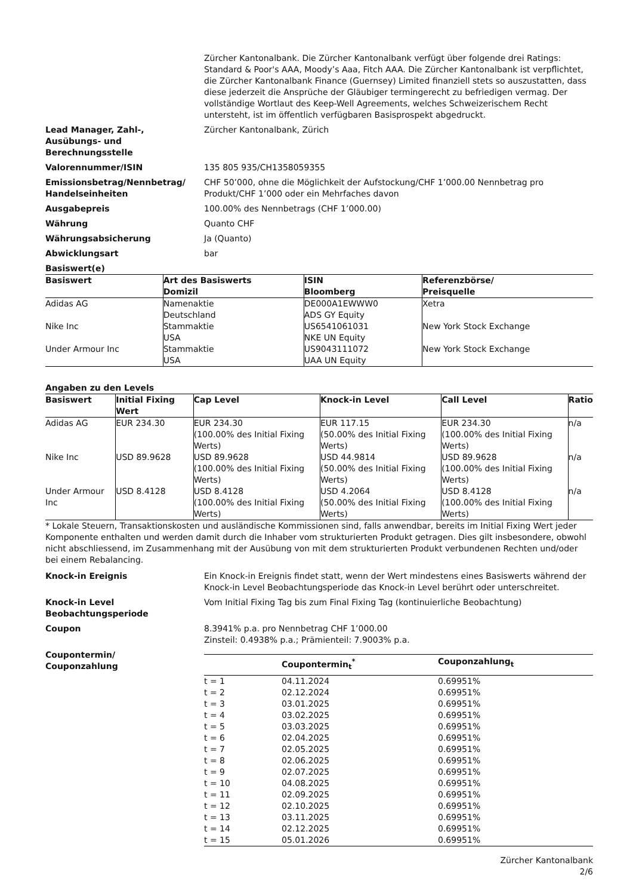Zürcher Kantonalbank. Die Zürcher Kantonalbank verfügt über folgende drei Ratings: Standard & Poor's AAA, Moody’s Aaa, Fitch AAA. Die Zürcher Kantonalbank ist verpflichtet, die Zürcher Kantonalbank Finance (Guernsey) Limited finanziell stets so auszustatten, dass diese jederzeit die Ansprüche der Gläubiger termingerecht zu befriedigen vermag. Der vollständige Wortlaut des Keep-Well Agreements, welches Schweizerischem Recht untersteht, ist im öffentlich verfügbaren Basisprospekt abgedruckt.
Lead Manager, Zahl-,
Ausübungs- und
Berechnungsstelle
Zürcher Kantonalbank, Zürich
Valorennummer/ISIN 135 805 935/CH1358059355
Emissionsbetrag/Nennbetrag/
Handelseinheiten
CHF 50’000, ohne die Möglichkeit der Aufstockung/CHF 1’000.00 Nennbetrag pro Produkt/CHF 1’000 oder ein Mehrfaches davon
Ausgabepreis 100.00% des Nennbetrags (CHF 1’000.00)
Währung Quanto CHF
Währungsabsicherung Ja (Quanto)
Abwicklungsart bar
Basiswert(e)
| Basiswert | Art des Basiswerts Domizil | ISIN Bloomberg | Referenzbörse/ Preisquelle |
| --- | --- | --- | --- |
| Adidas AG | Namenaktie Deutschland | DE000A1EWWW0 ADS GY Equity | Xetra |
| Nike Inc | Stammaktie USA | US6541061031 NKE UN Equity | New York Stock Exchange |
| Under Armour Inc | Stammaktie USA | US9043111072 UAA UN Equity | New York Stock Exchange |
Angaben zu den Levels
| Basiswert | Initial Fixing Wert | Cap Level | Knock-in Level | Call Level | Ratio |
| --- | --- | --- | --- | --- | --- |
| Adidas AG | EUR 234.30 | EUR 234.30 (100.00% des Initial Fixing Werts) | EUR 117.15 (50.00% des Initial Fixing Werts) | EUR 234.30 (100.00% des Initial Fixing Werts) | n/a |
| Nike Inc | USD 89.9628 | USD 89.9628 (100.00% des Initial Fixing Werts) | USD 44.9814 (50.00% des Initial Fixing Werts) | USD 89.9628 (100.00% des Initial Fixing Werts) | n/a |
| Under Armour Inc | USD 8.4128 | USD 8.4128 (100.00% des Initial Fixing Werts) | USD 4.2064 (50.00% des Initial Fixing Werts) | USD 8.4128 (100.00% des Initial Fixing Werts) | n/a |
* Lokale Steuern, Transaktionskosten und ausländische Kommissionen sind, falls anwendbar, bereits im Initial Fixing Wert jeder Komponente enthalten und werden damit durch die Inhaber vom strukturierten Produkt getragen. Dies gilt insbesondere, obwohl nicht abschliessend, im Zusammenhang mit der Ausübung von mit dem strukturierten Produkt verbundenen Rechten und/oder bei einem Rebalancing.
Knock-in Ereignis Ein Knock-in Ereignis findet statt, wenn der Wert mindestens eines Basiswerts während der Knock-in Level Beobachtungsperiode das Knock-in Level berührt oder unterschreitet.
Knock-in Level
Beobachtungsperiode
Vom Initial Fixing Tag bis zum Final Fixing Tag (kontinuierliche Beobachtung)
Coupon 8.3941% p.a. pro Nennbetrag CHF 1’000.00
Zinsteil: 0.4938% p.a.; Prämienteil: 7.9003% p.a.
Coupontermin/
Couponzahlung
| | Coupontermin<sub>t</sub><sup>*</sup> | Couponzahlung<sub>t</sub> |
| --- | --- | --- |
| t = 1 | 04.11.2024 | 0.69951% |
| t = 2 | 02.12.2024 | 0.69951% |
| t = 3 | 03.01.2025 | 0.69951% |
| t = 4 | 03.02.2025 | 0.69951% |
| t = 5 | 03.03.2025 | 0.69951% |
| t = 6 | 02.04.2025 | 0.69951% |
| t = 7 | 02.05.2025 | 0.69951% |
| t = 8 | 02.06.2025 | 0.69951% |
| t = 9 | 02.07.2025 | 0.69951% |
| t = 10 | 04.08.2025 | 0.69951% |
| t = 11 | 02.09.2025 | 0.69951% |
| t = 12 | 02.10.2025 | 0.69951% |
| t = 13 | 03.11.2025 | 0.69951% |
| t = 14 | 02.12.2025 | 0.69951% |
| t = 15 | 05.01.2026 | 0.69951% |
Zürcher Kantonalbank
2/6